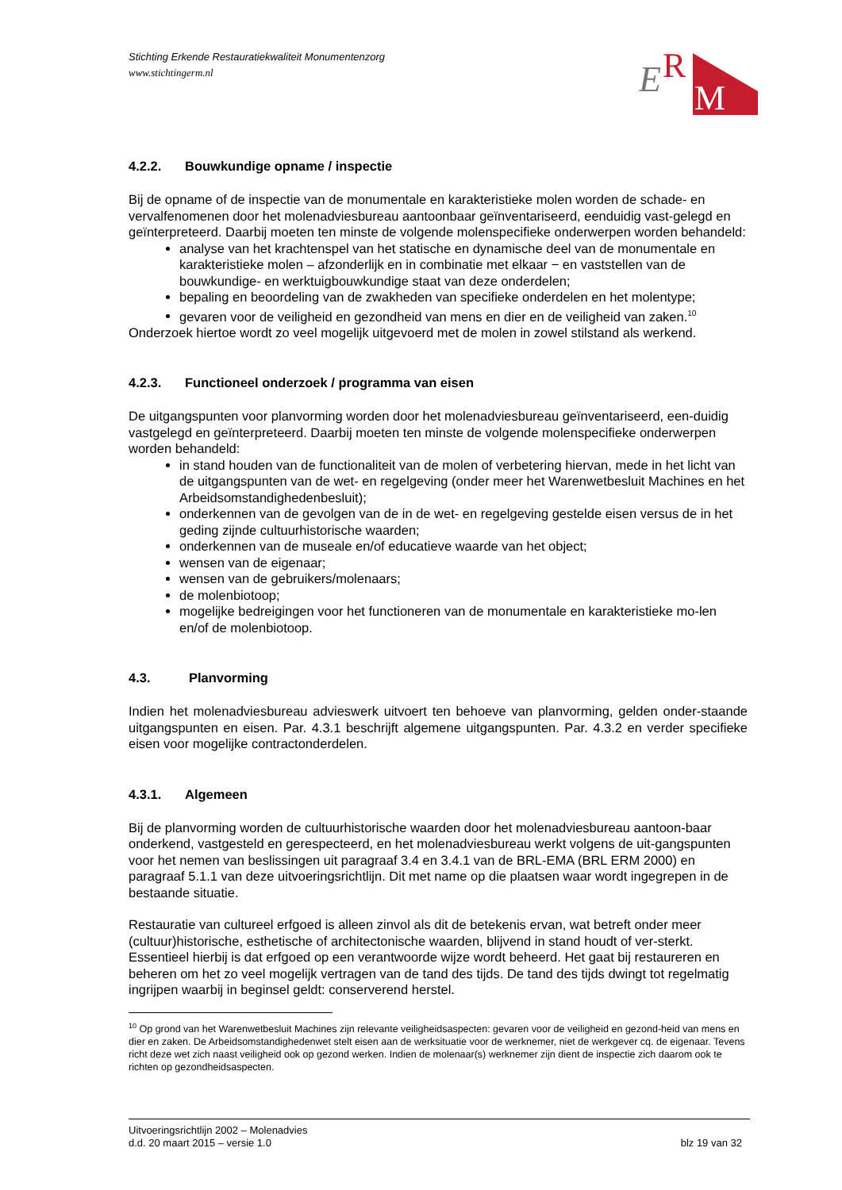E
R
M
Stichting Erkende Restauratiekwaliteit Monumentenzorg
www.stichtingerm.nl
4.2.2. Bouwkundige opname / inspectie
Bij de opname of de inspectie van de monumentale en karakteristieke molen worden de schade- en vervalfenomenen door het molenadviesbureau aantoonbaar geïnventariseerd, eenduidig vast-gelegd en geïnterpreteerd. Daarbij moeten ten minste de volgende molenspecifieke onderwerpen worden behandeld:
analyse van het krachtenspel van het statische en dynamische deel van de monumentale en karakteristieke molen – afzonderlijk en in combinatie met elkaar − en vaststellen van de bouwkundige- en werktuigbouwkundige staat van deze onderdelen;
bepaling en beoordeling van de zwakheden van specifieke onderdelen en het molentype;
gevaren voor de veiligheid en gezondheid van mens en dier en de veiligheid van zaken.<sup>10</sup>
Onderzoek hiertoe wordt zo veel mogelijk uitgevoerd met de molen in zowel stilstand als werkend.
4.2.3. Functioneel onderzoek / programma van eisen
De uitgangspunten voor planvorming worden door het molenadviesbureau geïnventariseerd, een-duidig vastgelegd en geïnterpreteerd. Daarbij moeten ten minste de volgende molenspecifieke onderwerpen worden behandeld:
in stand houden van de functionaliteit van de molen of verbetering hiervan, mede in het licht van de uitgangspunten van de wet- en regelgeving (onder meer het Warenwetbesluit Machines en het Arbeidsomstandighedenbesluit);
onderkennen van de gevolgen van de in de wet- en regelgeving gestelde eisen versus de in het geding zijnde cultuurhistorische waarden;
onderkennen van de museale en/of educatieve waarde van het object;
wensen van de eigenaar;
wensen van de gebruikers/molenaars;
de molenbiotoop;
mogelijke bedreigingen voor het functioneren van de monumentale en karakteristieke mo-len en/of de molenbiotoop.
4.3. Planvorming
Indien het molenadviesbureau advieswerk uitvoert ten behoeve van planvorming, gelden onder-staande uitgangspunten en eisen. Par. 4.3.1 beschrijft algemene uitgangspunten. Par. 4.3.2 en verder specifieke eisen voor mogelijke contractonderdelen.
4.3.1. Algemeen
Bij de planvorming worden de cultuurhistorische waarden door het molenadviesbureau aantoon-baar onderkend, vastgesteld en gerespecteerd, en het molenadviesbureau werkt volgens de uit-gangspunten voor het nemen van beslissingen uit paragraaf 3.4 en 3.4.1 van de BRL-EMA (BRL ERM 2000) en paragraaf 5.1.1 van deze uitvoeringsrichtlijn. Dit met name op die plaatsen waar wordt ingegrepen in de bestaande situatie.
Restauratie van cultureel erfgoed is alleen zinvol als dit de betekenis ervan, wat betreft onder meer (cultuur)historische, esthetische of architectonische waarden, blijvend in stand houdt of ver-sterkt. Essentieel hierbij is dat erfgoed op een verantwoorde wijze wordt beheerd. Het gaat bij restaureren en beheren om het zo veel mogelijk vertragen van de tand des tijds. De tand des tijds dwingt tot regelmatig ingrijpen waarbij in beginsel geldt: conserverend herstel.
<sup>10</sup> Op grond van het Warenwetbesluit Machines zijn relevante veiligheidsaspecten: gevaren voor de veiligheid en gezond-heid van mens en dier en zaken. De Arbeidsomstandighedenwet stelt eisen aan de werksituatie voor de werknemer, niet de werkgever cq. de eigenaar. Tevens richt deze wet zich naast veiligheid ook op gezond werken. Indien de molenaar(s) werknemer zijn dient de inspectie zich daarom ook te richten op gezondheidsaspecten.
Uitvoeringsrichtlijn 2002 – Molenadvies
d.d. 20 maart 2015 – versie 1.0 blz 19 van 32